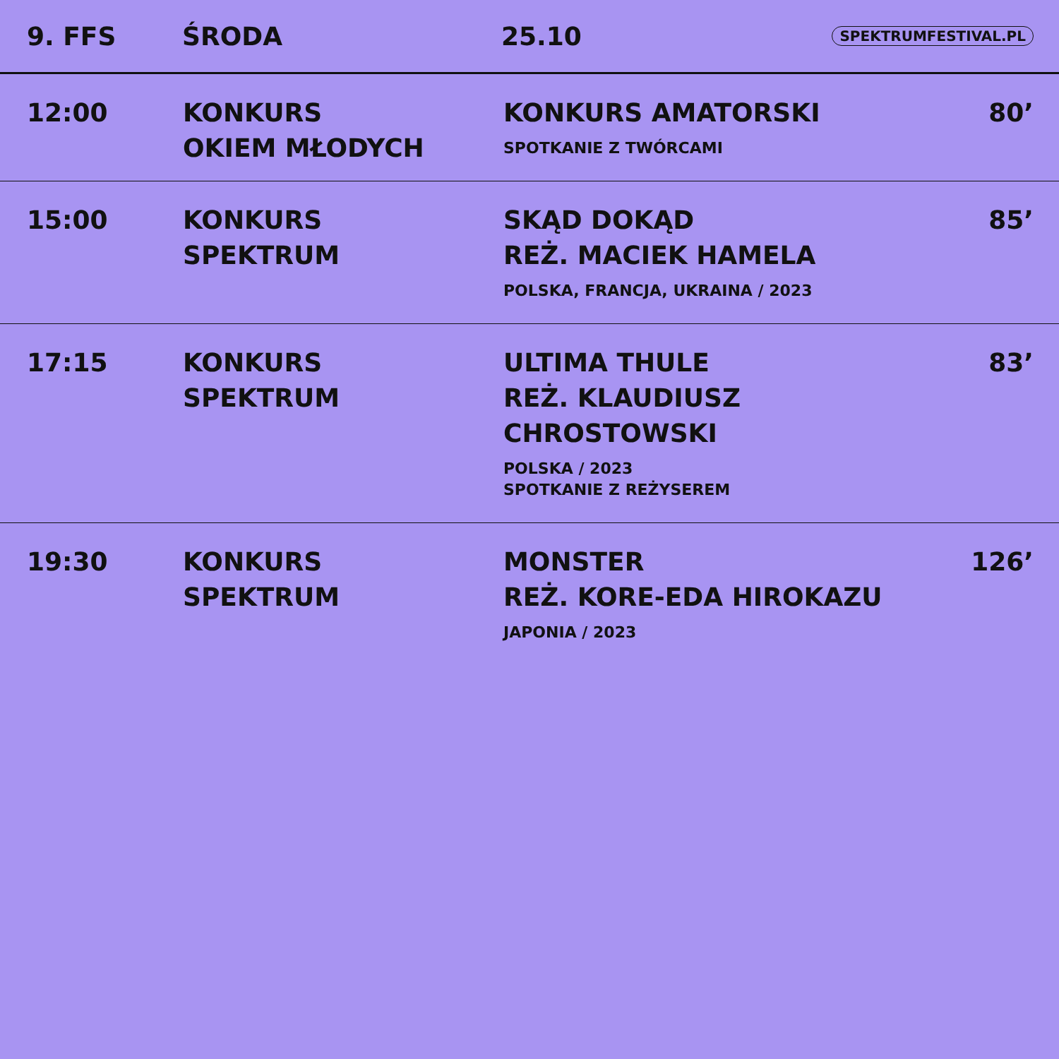9. FFS ŚRODA 25.10
SPEKTRUMFESTIVAL.PL
| 12:00 | KONKURS OKIEM MŁODYCH | KONKURS AMATORSKI SPOTKANIE Z TWÓRCAMI | 80’ |
| 15:00 | KONKURS SPEKTRUM | SKĄD DOKĄD REŻ. MACIEK HAMELA POLSKA, FRANCJA, UKRAINA / 2023 | 85’ |
| 17:15 | KONKURS SPEKTRUM | ULTIMA THULE REŻ. KLAUDIUSZ CHROSTOWSKI POLSKA / 2023 SPOTKANIE Z REŻYSEREM | 83’ |
| 19:30 | KONKURS SPEKTRUM | MONSTER REŻ. KORE-EDA HIROKAZU JAPONIA / 2023 | 126’ |